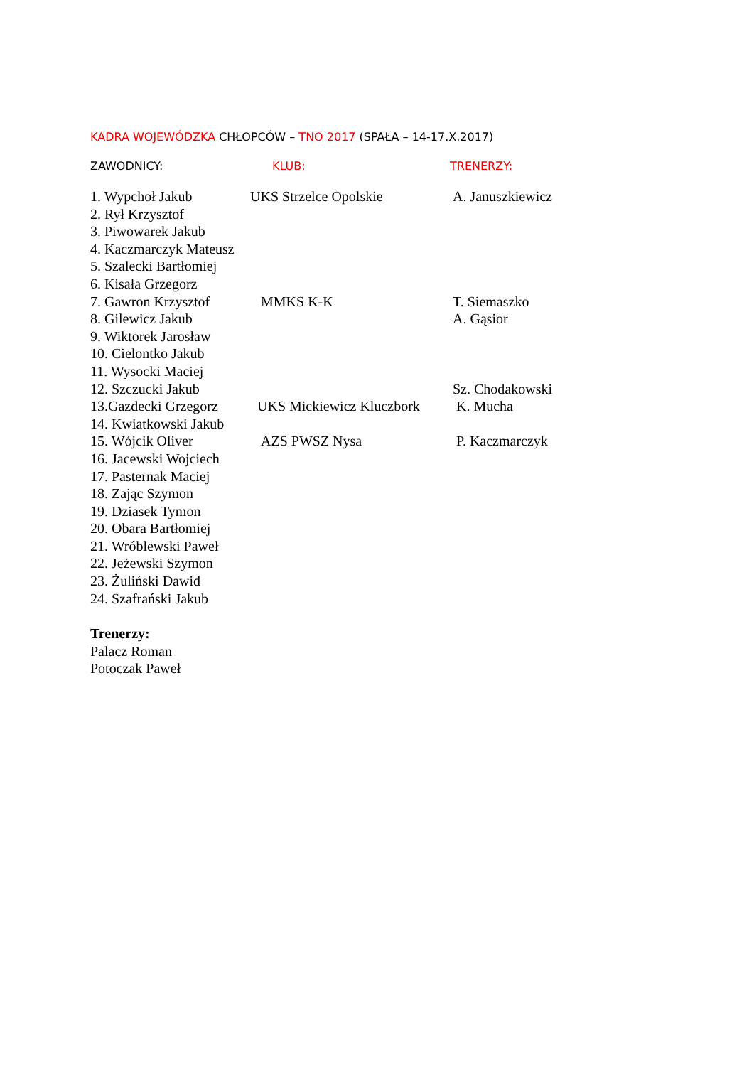KADRA WOJEWÓDZKA CHŁOPCÓW – TNO 2017 (SPAŁA – 14-17.X.2017)
ZAWODNICY: KLUB: TRENERZY:
| 1. Wypchoł Jakub | UKS Strzelce Opolskie | A. Januszkiewicz |
| 2. Rył Krzysztof | | |
| 3. Piwowarek Jakub | | |
| 4. Kaczmarczyk Mateusz | | |
| 5. Szalecki Bartłomiej | | |
| 6. Kisała Grzegorz | | |
| 7. Gawron Krzysztof | MMKS K-K | T. Siemaszko |
| 8. Gilewicz Jakub | | A. Gąsior |
| 9. Wiktorek Jarosław | | |
| 10. Cielontko Jakub | | |
| 11. Wysocki Maciej | | |
| 12. Szczucki Jakub | | Sz. Chodakowski |
| 13.Gazdecki Grzegorz | UKS Mickiewicz Kluczbork | K. Mucha |
| 14. Kwiatkowski Jakub | | |
| 15. Wójcik Oliver | AZS PWSZ Nysa | P. Kaczmarczyk |
| 16. Jacewski Wojciech | | |
| 17. Pasternak Maciej | | |
| 18. Zając Szymon | | |
| 19. Dziasek Tymon | | |
| 20. Obara Bartłomiej | | |
| 21. Wróblewski Paweł | | |
| 22. Jeżewski Szymon | | |
| 23. Żuliński Dawid | | |
| 24. Szafrański Jakub | | |
Trenerzy:
Palacz Roman
Potoczak Paweł